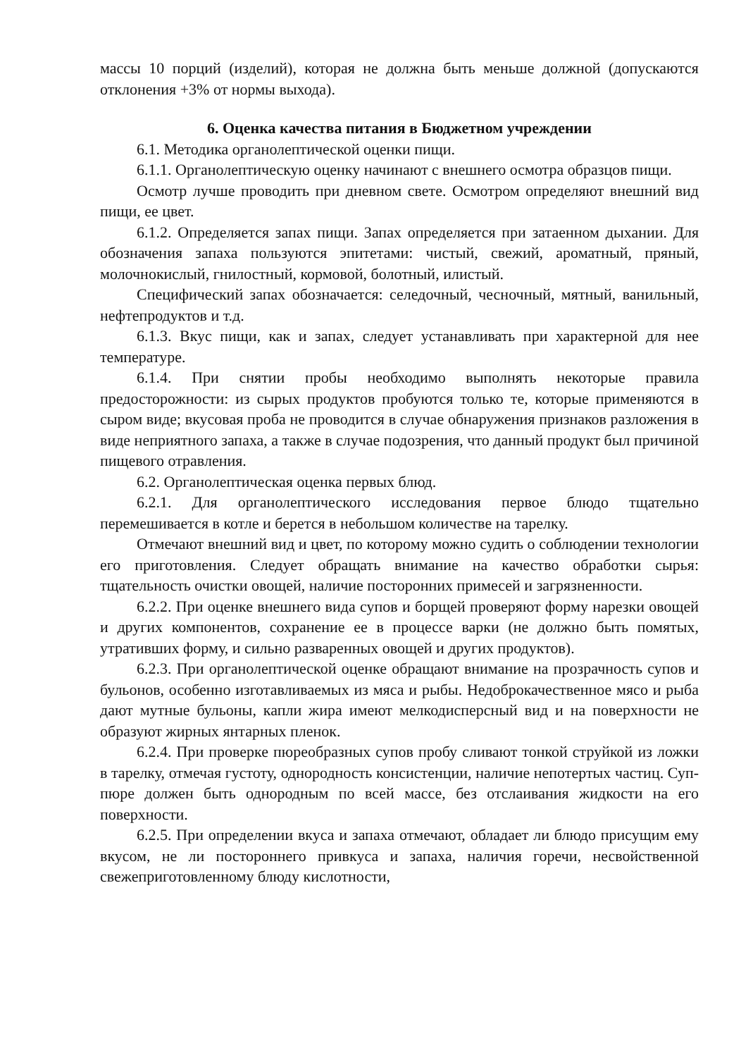массы 10 порций (изделий), которая не должна быть меньше должной (допускаются отклонения +3% от нормы выхода).
6. Оценка качества питания в Бюджетном учреждении
6.1. Методика органолептической оценки пищи.
6.1.1. Органолептическую оценку начинают с внешнего осмотра образцов пищи.
Осмотр лучше проводить при дневном свете. Осмотром определяют внешний вид пищи, ее цвет.
6.1.2. Определяется запах пищи. Запах определяется при затаенном дыхании. Для обозначения запаха пользуются эпитетами: чистый, свежий, ароматный, пряный, молочнокислый, гнилостный, кормовой, болотный, илистый.
Специфический запах обозначается: селедочный, чесночный, мятный, ванильный, нефтепродуктов и т.д.
6.1.3. Вкус пищи, как и запах, следует устанавливать при характерной для нее температуре.
6.1.4. При снятии пробы необходимо выполнять некоторые правила предосторожности: из сырых продуктов пробуются только те, которые применяются в сыром виде; вкусовая проба не проводится в случае обнаружения признаков разложения в виде неприятного запаха, а также в случае подозрения, что данный продукт был причиной пищевого отравления.
6.2. Органолептическая оценка первых блюд.
6.2.1. Для органолептического исследования первое блюдо тщательно перемешивается в котле и берется в небольшом количестве на тарелку.
Отмечают внешний вид и цвет, по которому можно судить о соблюдении технологии его приготовления. Следует обращать внимание на качество обработки сырья: тщательность очистки овощей, наличие посторонних примесей и загрязненности.
6.2.2. При оценке внешнего вида супов и борщей проверяют форму нарезки овощей и других компонентов, сохранение ее в процессе варки (не должно быть помятых, утративших форму, и сильно разваренных овощей и других продуктов).
6.2.3. При органолептической оценке обращают внимание на прозрачность супов и бульонов, особенно изготавливаемых из мяса и рыбы. Недоброкачественное мясо и рыба дают мутные бульоны, капли жира имеют мелкодисперсный вид и на поверхности не образуют жирных янтарных пленок.
6.2.4. При проверке пюреобразных супов пробу сливают тонкой струйкой из ложки в тарелку, отмечая густоту, однородность консистенции, наличие непотертых частиц. Суп-пюре должен быть однородным по всей массе, без отслаивания жидкости на его поверхности.
6.2.5. При определении вкуса и запаха отмечают, обладает ли блюдо присущим ему вкусом, не ли постороннего привкуса и запаха, наличия горечи, несвойственной свежеприготовленному блюду кислотности,